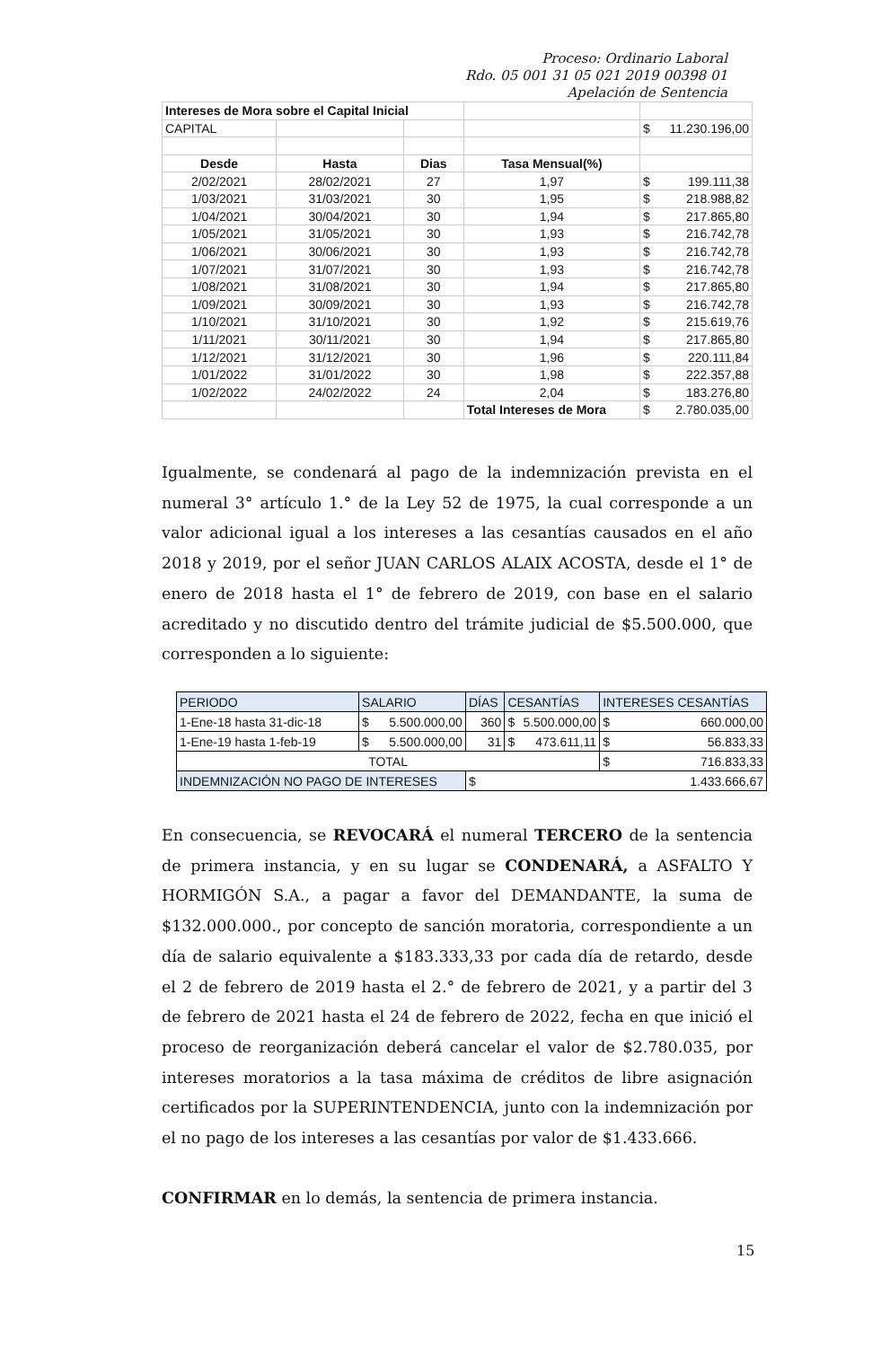Proceso: Ordinario Laboral
Rdo. 05 001 31 05 021 2019 00398 01
Apelación de Sentencia
| Intereses de Mora sobre el Capital Inicial | | | | |
| CAPITAL | | | | $ 11.230.196,00 |
| Desde | Hasta | Dias | Tasa Mensual(%) | |
| 2/02/2021 | 28/02/2021 | 27 | 1,97 | $ 199.111,38 |
| 1/03/2021 | 31/03/2021 | 30 | 1,95 | $ 218.988,82 |
| 1/04/2021 | 30/04/2021 | 30 | 1,94 | $ 217.865,80 |
| 1/05/2021 | 31/05/2021 | 30 | 1,93 | $ 216.742,78 |
| 1/06/2021 | 30/06/2021 | 30 | 1,93 | $ 216.742,78 |
| 1/07/2021 | 31/07/2021 | 30 | 1,93 | $ 216.742,78 |
| 1/08/2021 | 31/08/2021 | 30 | 1,94 | $ 217.865,80 |
| 1/09/2021 | 30/09/2021 | 30 | 1,93 | $ 216.742,78 |
| 1/10/2021 | 31/10/2021 | 30 | 1,92 | $ 215.619,76 |
| 1/11/2021 | 30/11/2021 | 30 | 1,94 | $ 217.865,80 |
| 1/12/2021 | 31/12/2021 | 30 | 1,96 | $ 220.111,84 |
| 1/01/2022 | 31/01/2022 | 30 | 1,98 | $ 222.357,88 |
| 1/02/2022 | 24/02/2022 | 24 | 2,04 | $ 183.276,80 |
| | | | Total Intereses de Mora | $ 2.780.035,00 |
Igualmente, se condenará al pago de la indemnización prevista en el numeral 3° artículo 1.° de la Ley 52 de 1975, la cual corresponde a un valor adicional igual a los intereses a las cesantías causados en el año 2018 y 2019, por el señor JUAN CARLOS ALAIX ACOSTA, desde el 1° de enero de 2018 hasta el 1° de febrero de 2019, con base en el salario acreditado y no discutido dentro del trámite judicial de $5.500.000, que corresponden a lo siguiente:
| PERIODO | SALARIO | DÍAS | CESANTÍAS | INTERESES CESANTÍAS |
| 1-Ene-18 hasta 31-dic-18 | $ 5.500.000,00 | 360 | $ 5.500.000,00 | $ 660.000,00 |
| 1-Ene-19 hasta 1-feb-19 | $ 5.500.000,00 | 31 | $ 473.611,11 | $ 56.833,33 |
| TOTAL | | | | $ 716.833,33 |
| INDEMNIZACIÓN NO PAGO DE INTERESES | | $ 1.433.666,67 | | |
En consecuencia, se REVOCARÁ el numeral TERCERO de la sentencia de primera instancia, y en su lugar se CONDENARÁ, a ASFALTO Y HORMIGÓN S.A., a pagar a favor del DEMANDANTE, la suma de $132.000.000., por concepto de sanción moratoria, correspondiente a un día de salario equivalente a $183.333,33 por cada día de retardo, desde el 2 de febrero de 2019 hasta el 2.° de febrero de 2021, y a partir del 3 de febrero de 2021 hasta el 24 de febrero de 2022, fecha en que inició el proceso de reorganización deberá cancelar el valor de $2.780.035, por intereses moratorios a la tasa máxima de créditos de libre asignación certificados por la SUPERINTENDENCIA, junto con la indemnización por el no pago de los intereses a las cesantías por valor de $1.433.666.
CONFIRMAR en lo demás, la sentencia de primera instancia.
15